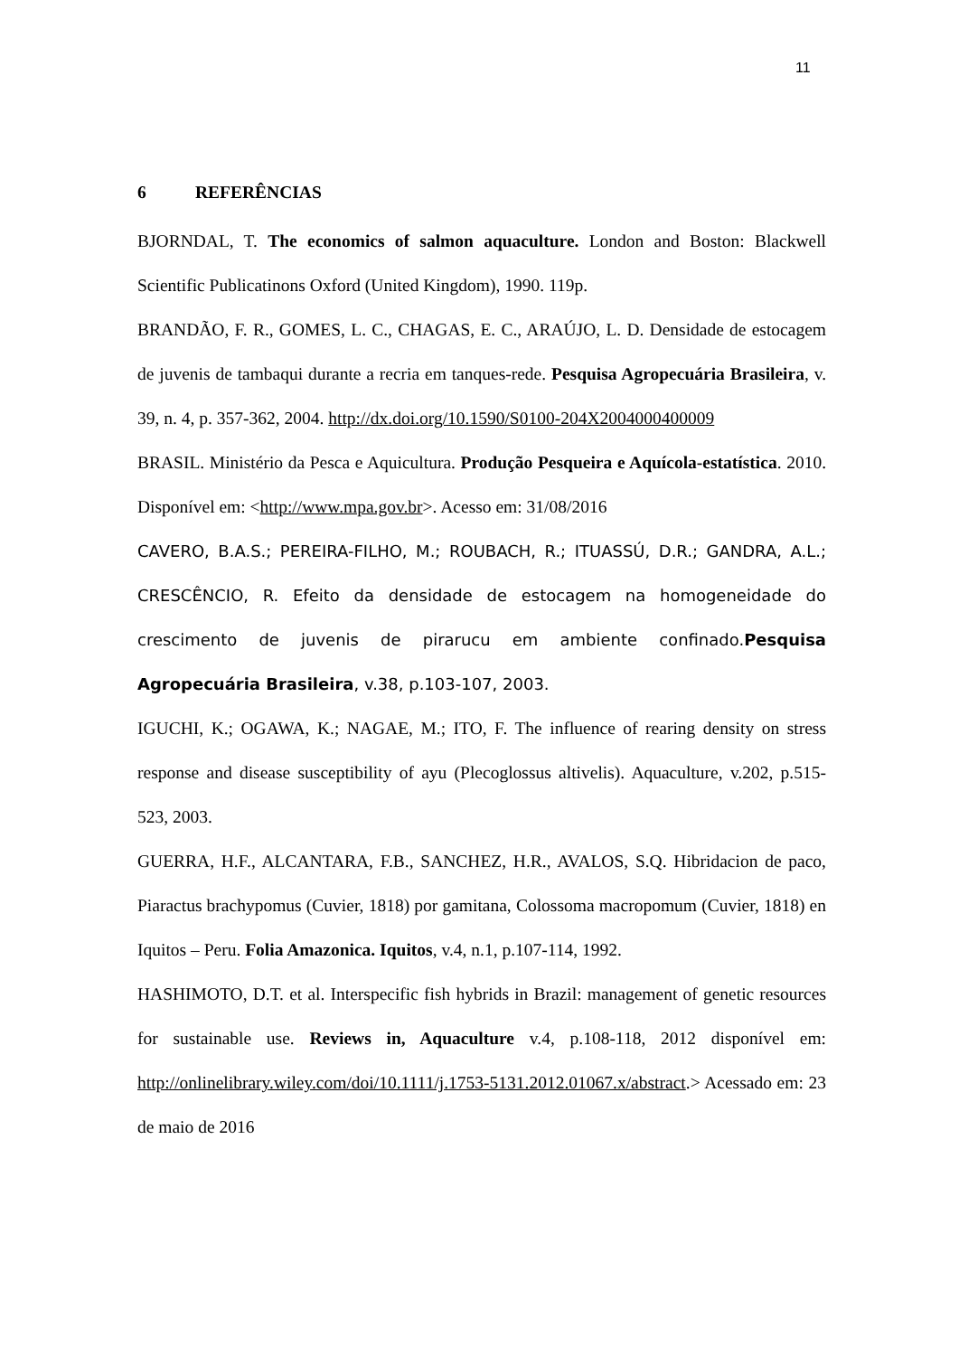11
6 REFERÊNCIAS
BJORNDAL, T. The economics of salmon aquaculture. London and Boston: Blackwell Scientific Publicatinons Oxford (United Kingdom), 1990. 119p.
BRANDÃO, F. R., GOMES, L. C., CHAGAS, E. C., ARAÚJO, L. D. Densidade de estocagem de juvenis de tambaqui durante a recria em tanques-rede. Pesquisa Agropecuária Brasileira, v. 39, n. 4, p. 357-362, 2004. http://dx.doi.org/10.1590/S0100-204X2004000400009
BRASIL. Ministério da Pesca e Aquicultura. Produção Pesqueira e Aquícola-estatística. 2010. Disponível em: <http://www.mpa.gov.br>. Acesso em: 31/08/2016
CAVERO, B.A.S.; PEREIRA-FILHO, M.; ROUBACH, R.; ITUASSÚ, D.R.; GANDRA, A.L.; CRESCÊNCIO, R. Efeito da densidade de estocagem na homogeneidade do crescimento de juvenis de pirarucu em ambiente confinado.Pesquisa Agropecuária Brasileira, v.38, p.103-107, 2003.
IGUCHI, K.; OGAWA, K.; NAGAE, M.; ITO, F. The influence of rearing density on stress response and disease susceptibility of ayu (Plecoglossus altivelis). Aquaculture, v.202, p.515-523, 2003.
GUERRA, H.F., ALCANTARA, F.B., SANCHEZ, H.R., AVALOS, S.Q. Hibridacion de paco, Piaractus brachypomus (Cuvier, 1818) por gamitana, Colossoma macropomum (Cuvier, 1818) en Iquitos – Peru. Folia Amazonica. Iquitos, v.4, n.1, p.107-114, 1992.
HASHIMOTO, D.T. et al. Interspecific fish hybrids in Brazil: management of genetic resources for sustainable use. Reviews in, Aquaculture v.4, p.108-118, 2012 disponível em: http://onlinelibrary.wiley.com/doi/10.1111/j.1753-5131.2012.01067.x/abstract.> Acessado em: 23 de maio de 2016